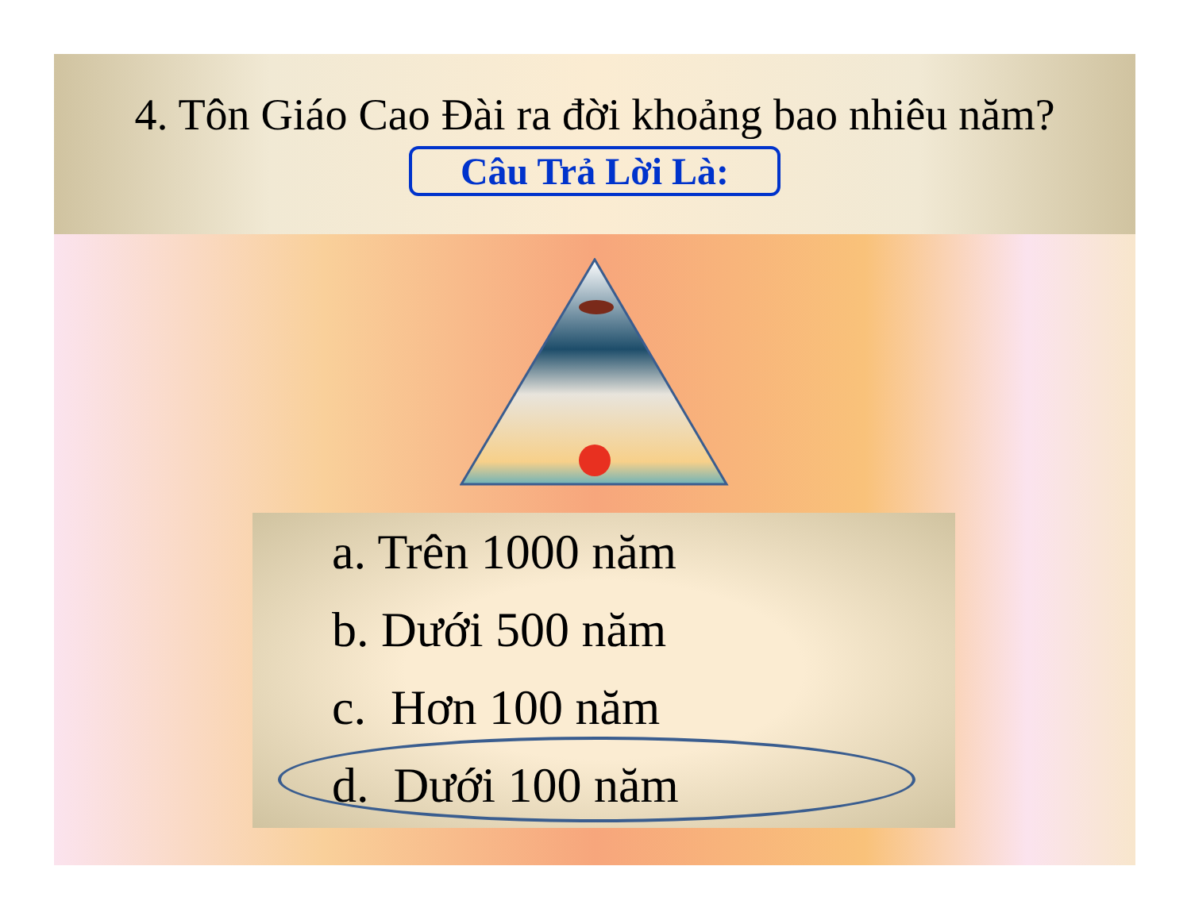4. Tôn Giáo Cao Đài ra đời khoảng bao nhiêu năm?
Câu Trả Lời Là:
a. Trên 1000 năm
b. Dưới 500 năm
c. Hơn 100 năm
d. Dưới 100 năm